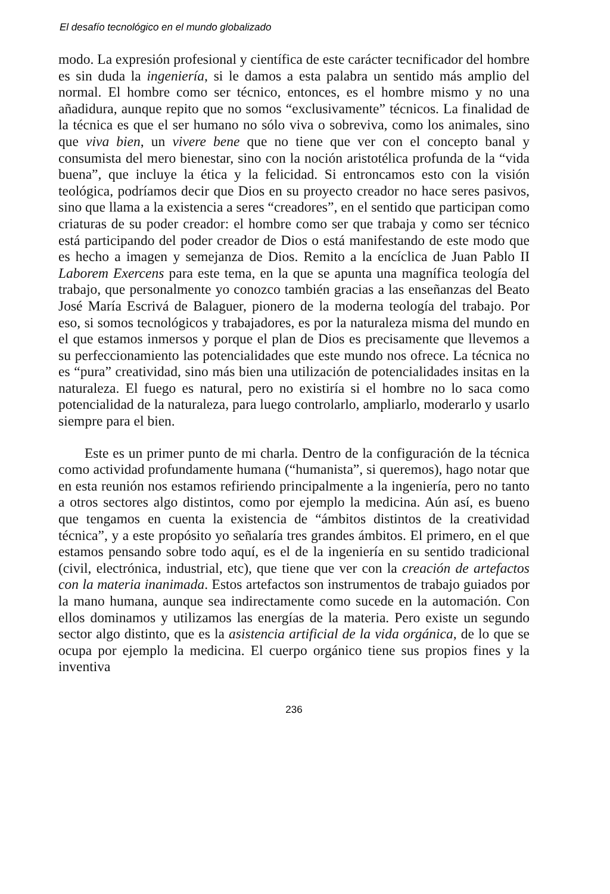El desafío tecnológico en el mundo globalizado
modo. La expresión profesional y científica de este carácter tecnificador del hombre es sin duda la ingeniería, si le damos a esta palabra un sentido más amplio del normal. El hombre como ser técnico, entonces, es el hombre mismo y no una añadidura, aunque repito que no somos “exclusivamente” técnicos. La finalidad de la técnica es que el ser humano no sólo viva o sobreviva, como los animales, sino que viva bien, un vivere bene que no tiene que ver con el concepto banal y consumista del mero bienestar, sino con la noción aristotélica profunda de la “vida buena”, que incluye la ética y la felicidad. Si entroncamos esto con la visión teológica, podríamos decir que Dios en su proyecto creador no hace seres pasivos, sino que llama a la existencia a seres “creadores”, en el sentido que participan como criaturas de su poder creador: el hombre como ser que trabaja y como ser técnico está participando del poder creador de Dios o está manifestando de este modo que es hecho a imagen y semejanza de Dios. Remito a la encíclica de Juan Pablo II Laborem Exercens para este tema, en la que se apunta una magnífica teología del trabajo, que personalmente yo conozco también gracias a las enseñanzas del Beato José María Escrivá de Balaguer, pionero de la moderna teología del trabajo. Por eso, si somos tecnológicos y trabajadores, es por la naturaleza misma del mundo en el que estamos inmersos y porque el plan de Dios es precisamente que llevemos a su perfeccionamiento las potencialidades que este mundo nos ofrece. La técnica no es “pura” creatividad, sino más bien una utilización de potencialidades insitas en la naturaleza. El fuego es natural, pero no existiría si el hombre no lo saca como potencialidad de la naturaleza, para luego controlarlo, ampliarlo, moderarlo y usarlo siempre para el bien.
Este es un primer punto de mi charla. Dentro de la configuración de la técnica como actividad profundamente humana (“humanista”, si queremos), hago notar que en esta reunión nos estamos refiriendo principalmente a la ingeniería, pero no tanto a otros sectores algo distintos, como por ejemplo la medicina. Aún así, es bueno que tengamos en cuenta la existencia de “ámbitos distintos de la creatividad técnica”, y a este propósito yo señalaría tres grandes ámbitos. El primero, en el que estamos pensando sobre todo aquí, es el de la ingeniería en su sentido tradicional (civil, electrónica, industrial, etc), que tiene que ver con la creación de artefactos con la materia inanimada. Estos artefactos son instrumentos de trabajo guiados por la mano humana, aunque sea indirectamente como sucede en la automación. Con ellos dominamos y utilizamos las energías de la materia. Pero existe un segundo sector algo distinto, que es la asistencia artificial de la vida orgánica, de lo que se ocupa por ejemplo la medicina. El cuerpo orgánico tiene sus propios fines y la inventiva
236